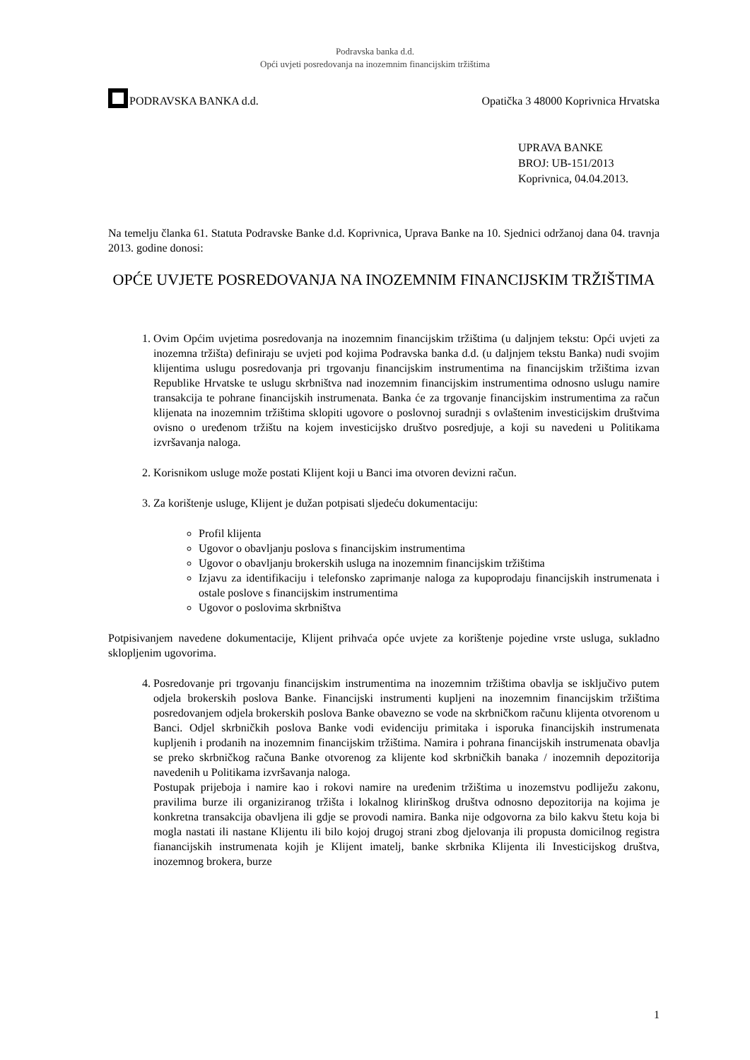Podravska banka d.d.
Opći uvjeti posredovanja na inozemnim financijskim tržištima
PODRAVSKA BANKA d.d. Opatička 3 48000 Koprivnica Hrvatska
UPRAVA BANKE
BROJ: UB-151/2013
Koprivnica, 04.04.2013.
Na temelju članka 61. Statuta Podravske Banke d.d. Koprivnica, Uprava Banke na 10. Sjednici održanoj dana 04. travnja 2013. godine donosi:
OPĆE UVJETE POSREDOVANJA NA INOZEMNIM FINANCIJSKIM TRŽIŠTIMA
1. Ovim Općim uvjetima posredovanja na inozemnim financijskim tržištima (u daljnjem tekstu: Opći uvjeti za inozemna tržišta) definiraju se uvjeti pod kojima Podravska banka d.d. (u daljnjem tekstu Banka) nudi svojim klijentima uslugu posredovanja pri trgovanju financijskim instrumentima na financijskim tržištima izvan Republike Hrvatske te uslugu skrbništva nad inozemnim financijskim instrumentima odnosno uslugu namire transakcija te pohrane financijskih instrumenata. Banka će za trgovanje financijskim instrumentima za račun klijenata na inozemnim tržištima sklopiti ugovore o poslovnoj suradnji s ovlaštenim investicijskim društvima ovisno o uređenom tržištu na kojem investicijsko društvo posredjuje, a koji su navedeni u Politikama izvršavanja naloga.
2. Korisnikom usluge može postati Klijent koji u Banci ima otvoren devizni račun.
3. Za korištenje usluge, Klijent je dužan potpisati sljedeću dokumentaciju:
Profil klijenta
Ugovor o obavljanju poslova s financijskim instrumentima
Ugovor o obavljanju brokerskih usluga na inozemnim financijskim tržištima
Izjavu za identifikaciju i telefonsko zaprimanje naloga za kupoprodaju financijskih instrumenata i ostale poslove s financijskim instrumentima
Ugovor o poslovima skrbništva
Potpisivanjem navedene dokumentacije, Klijent prihvaća opće uvjete za korištenje pojedine vrste usluga, sukladno sklopljenim ugovorima.
4. Posredovanje pri trgovanju financijskim instrumentima na inozemnim tržištima obavlja se isključivo putem odjela brokerskih poslova Banke. Financijski instrumenti kupljeni na inozemnim financijskim tržištima posredovanjem odjela brokerskih poslova Banke obavezno se vode na skrbničkom računu klijenta otvorenom u Banci. Odjel skrbničkih poslova Banke vodi evidenciju primitaka i isporuka financijskih instrumenata kupljenih i prodanih na inozemnim financijskim tržištima. Namira i pohrana financijskih instrumenata obavlja se preko skrbničkog računa Banke otvorenog za klijente kod skrbničkih banaka / inozemnih depozitorija navedenih u Politikama izvršavanja naloga.
Postupak prijeboja i namire kao i rokovi namire na uređenim tržištima u inozemstvu podliježu zakonu, pravilima burze ili organiziranog tržišta i lokalnog klirinškog društva odnosno depozitorija na kojima je konkretna transakcija obavljena ili gdje se provodi namira. Banka nije odgovorna za bilo kakvu štetu koja bi mogla nastati ili nastane Klijentu ili bilo kojoj drugoj strani zbog djelovanja ili propusta domicilnog registra fianancijskih instrumenata kojih je Klijent imatelj, banke skrbnika Klijenta ili Investicijskog društva, inozemnog brokera, burze
1